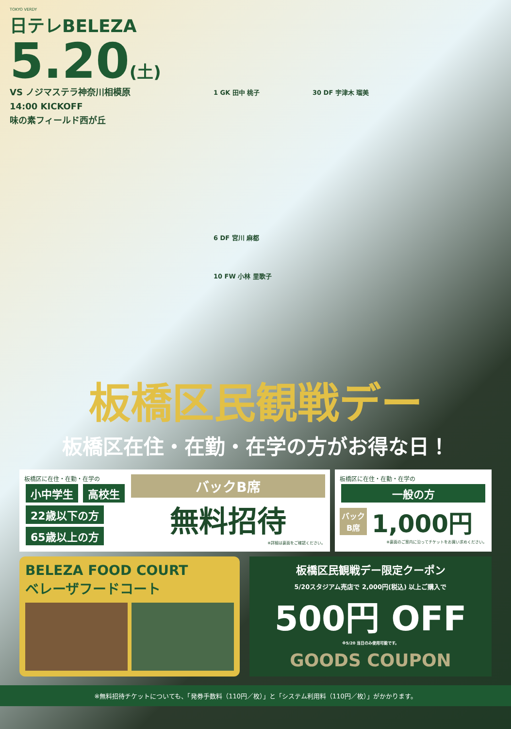TOKYO VERDY
日テレBELEZA
5.20(土)
VS ノジマステラ神奈川相模原
14:00 KICKOFF
味の素フィールド西が丘
1 GK 田中 桃子 30 DF 宇津木 瑠美
6 DF 宮川 麻都
10 FW 小林 里歌子
板橋区民観戦デー
板橋区在住・在勤・在学の方がお得な日！
板橋区に在住・在勤・在学の
小中学生 高校生
22歳以下の方
65歳以上の方
バックB席
無料招待
※詳細は裏面をご確認ください。
板橋区に在住・在勤・在学の
一般の方
バック
B席 1,000円
※裏面のご案内に沿ってチケットをお買い求めください。
BELEZA FOOD COURT
ベレーザフードコート
板橋区民観戦デー限定クーポン
5/20スタジアム売店で 2,000円(税込) 以上ご購入で
500円 OFF
※5/20 当日のみ使用可能です。
GOODS COUPON
※無料招待チケットについても、「発券手数料（110円／枚）」と「システム利用料（110円／枚）」がかかります。